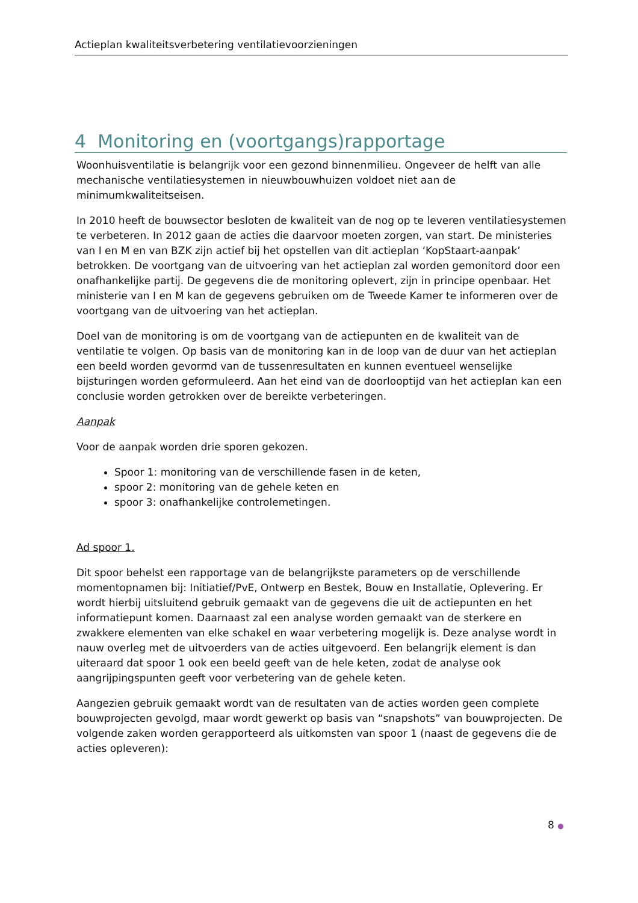Actieplan kwaliteitsverbetering ventilatievoorzieningen
4 Monitoring en (voortgangs)rapportage
Woonhuisventilatie is belangrijk voor een gezond binnenmilieu. Ongeveer de helft van alle mechanische ventilatiesystemen in nieuwbouwhuizen voldoet niet aan de minimumkwaliteitseisen.
In 2010 heeft de bouwsector besloten de kwaliteit van de nog op te leveren ventilatiesystemen te verbeteren. In 2012 gaan de acties die daarvoor moeten zorgen, van start. De ministeries van I en M en van BZK zijn actief bij het opstellen van dit actieplan ‘KopStaart-aanpak’ betrokken. De voortgang van de uitvoering van het actieplan zal worden gemonitord door een onafhankelijke partij. De gegevens die de monitoring oplevert, zijn in principe openbaar. Het ministerie van I en M kan de gegevens gebruiken om de Tweede Kamer te informeren over de voortgang van de uitvoering van het actieplan.
Doel van de monitoring is om de voortgang van de actiepunten en de kwaliteit van de ventilatie te volgen. Op basis van de monitoring kan in de loop van de duur van het actieplan een beeld worden gevormd van de tussenresultaten en kunnen eventueel wenselijke bijsturingen worden geformuleerd. Aan het eind van de doorlooptijd van het actieplan kan een conclusie worden getrokken over de bereikte verbeteringen.
Aanpak
Voor de aanpak worden drie sporen gekozen.
Spoor 1: monitoring van de verschillende fasen in de keten,
spoor 2: monitoring van de gehele keten en
spoor 3: onafhankelijke controlemetingen.
Ad spoor 1.
Dit spoor behelst een rapportage van de belangrijkste parameters op de verschillende momentopnamen bij: Initiatief/PvE, Ontwerp en Bestek, Bouw en Installatie, Oplevering. Er wordt hierbij uitsluitend gebruik gemaakt van de gegevens die uit de actiepunten en het informatiepunt komen. Daarnaast zal een analyse worden gemaakt van de sterkere en zwakkere elementen van elke schakel en waar verbetering mogelijk is. Deze analyse wordt in nauw overleg met de uitvoerders van de acties uitgevoerd. Een belangrijk element is dan uiteraard dat spoor 1 ook een beeld geeft van de hele keten, zodat de analyse ook aangrijpingspunten geeft voor verbetering van de gehele keten.
Aangezien gebruik gemaakt wordt van de resultaten van de acties worden geen complete bouwprojecten gevolgd, maar wordt gewerkt op basis van “snapshots” van bouwprojecten. De volgende zaken worden gerapporteerd als uitkomsten van spoor 1 (naast de gegevens die de acties opleveren):
8 ●